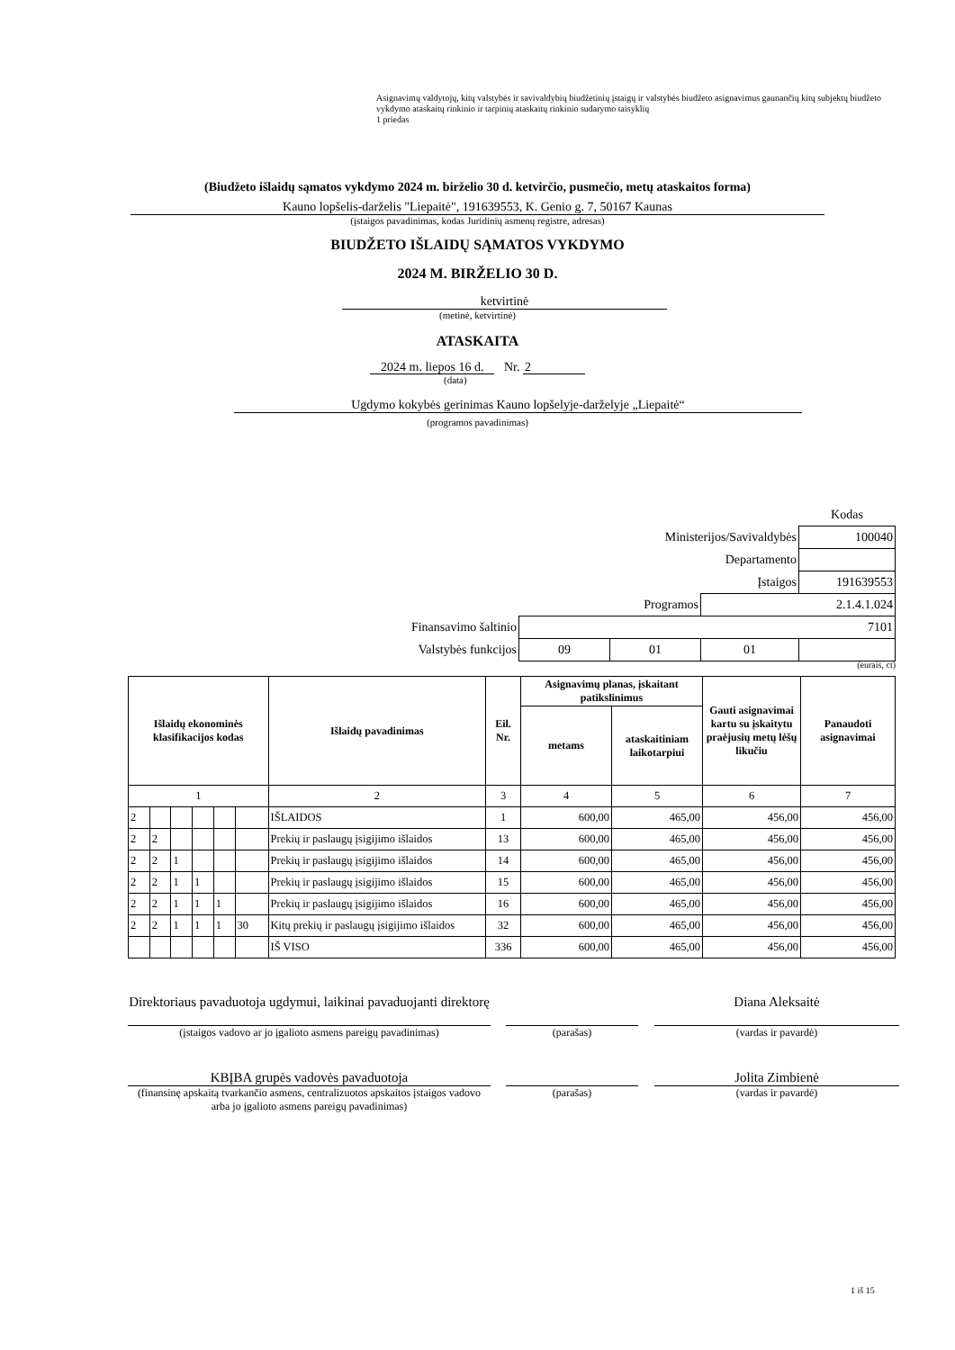Asignavimų valdytojų, kitų valstybės ir savivaldybių biudžetinių įstaigų ir valstybės biudžeto asignavimus gaunančių kitų subjektų biudžeto vykdymo ataskaitų rinkinio ir tarpinių ataskaitų rinkinio sudarymo taisyklių
1 priedas
(Biudžeto išlaidų sąmatos vykdymo 2024 m. birželio 30 d. ketvirčio, pusmečio, metų ataskaitos forma)
Kauno lopšelis-darželis "Liepaitė", 191639553, K. Genio g. 7, 50167 Kaunas
(įstaigos pavadinimas, kodas Juridinių asmenų registre, adresas)
BIUDŽETO IŠLAIDŲ SĄMATOS VYKDYMO
2024 M. BIRŽELIO 30 D.
ketvirtinė
(metinė, ketvirtinė)
ATASKAITA
2024 m. liepos 16 d. Nr. 2
(data)
Ugdymo kokybės gerinimas Kauno lopšelyje-darželyje „Liepaitė“
(programos pavadinimas)
| | | | | Kodas |
| Ministerijos/Savivaldybės | | | | 100040 |
| Departamento | | | | |
| Įstaigos | | | | 191639553 |
| Programos | | | 2.1.4.1.024 | |
| Finansavimo šaltinio | 7101 | | | |
| Valstybės funkcijos | 09 | 01 | 01 | |
(eurais, ct)
| Išlaidų ekonominės klasifikacijos kodas | | | | | | Išlaidų pavadinimas | Eil. Nr. | Asignavimų planas, įskaitant patikslinimus | | Gauti asignavimai kartu su įskaitytu praėjusių metų lėšų likučiu | Panaudoti asignavimai |
| --- | --- | --- | --- | --- | --- | --- | --- | --- | --- | --- | --- |
| | | | | | | | | metams | ataskaitiniam laikotarpiui | | |
| 1 | | | | | | 2 | 3 | 4 | 5 | 6 | 7 |
| 2 | | | | | | IŠLAIDOS | 1 | 600,00 | 465,00 | 456,00 | 456,00 |
| 2 | 2 | | | | | Prekių ir paslaugų įsigijimo išlaidos | 13 | 600,00 | 465,00 | 456,00 | 456,00 |
| 2 | 2 | 1 | | | | Prekių ir paslaugų įsigijimo išlaidos | 14 | 600,00 | 465,00 | 456,00 | 456,00 |
| 2 | 2 | 1 | 1 | | | Prekių ir paslaugų įsigijimo išlaidos | 15 | 600,00 | 465,00 | 456,00 | 456,00 |
| 2 | 2 | 1 | 1 | 1 | | Prekių ir paslaugų įsigijimo išlaidos | 16 | 600,00 | 465,00 | 456,00 | 456,00 |
| 2 | 2 | 1 | 1 | 1 | 30 | Kitų prekių ir paslaugų įsigijimo išlaidos | 32 | 600,00 | 465,00 | 456,00 | 456,00 |
| | | | | | | IŠ VISO | 336 | 600,00 | 465,00 | 456,00 | 456,00 |
Direktoriaus pavaduotoja ugdymui, laikinai pavaduojanti direktorę
Diana Aleksaitė
(įstaigos vadovo ar jo įgalioto asmens pareigų pavadinimas)
(parašas) (vardas ir pavardė)
KBĮBA grupės vadovės pavaduotoja Jolita Zimbienė
(finansinę apskaitą tvarkančio asmens, centralizuotos apskaitos įstaigos vadovo arba jo įgalioto asmens pareigų pavadinimas)
(parašas) (vardas ir pavardė)
1 iš 15